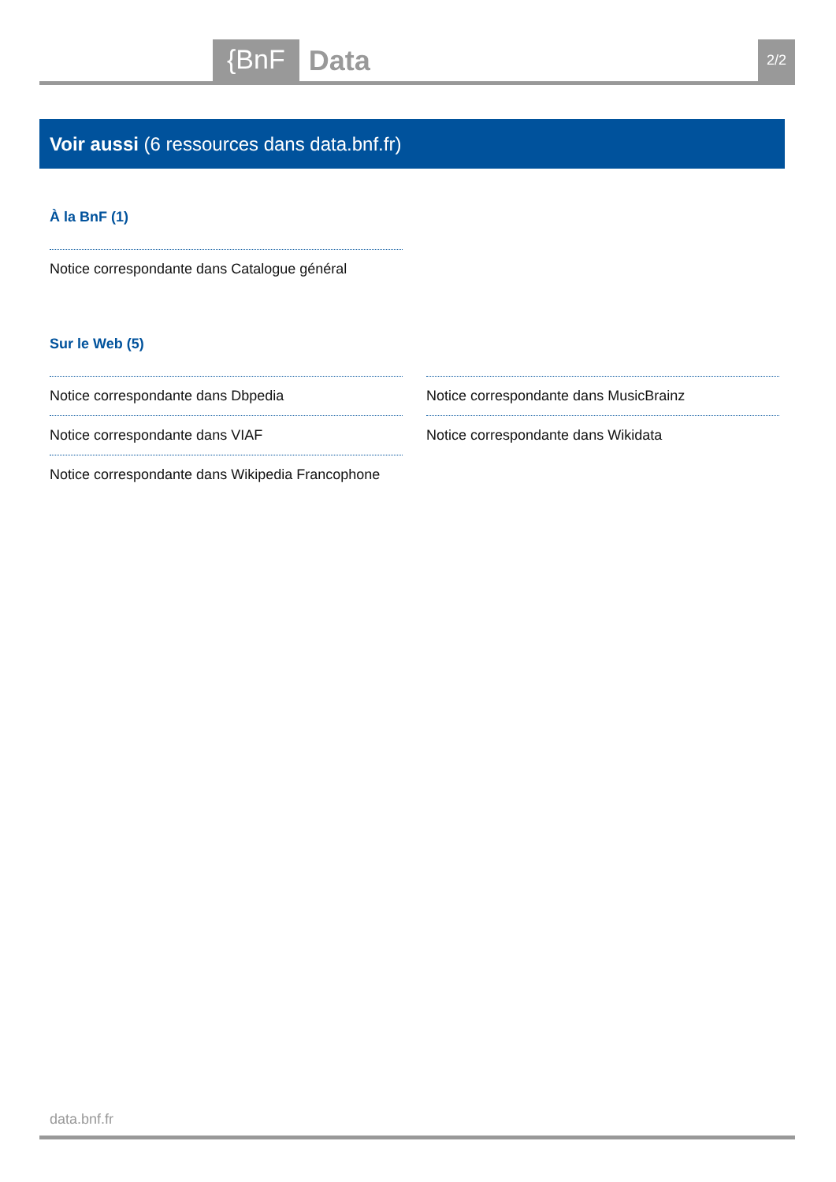{BnF Data 2/2
Voir aussi (6 ressources dans data.bnf.fr)
À la BnF (1)
Notice correspondante dans Catalogue général
Sur le Web (5)
Notice correspondante dans Dbpedia
Notice correspondante dans VIAF
Notice correspondante dans Wikipedia Francophone
Notice correspondante dans MusicBrainz
Notice correspondante dans Wikidata
data.bnf.fr